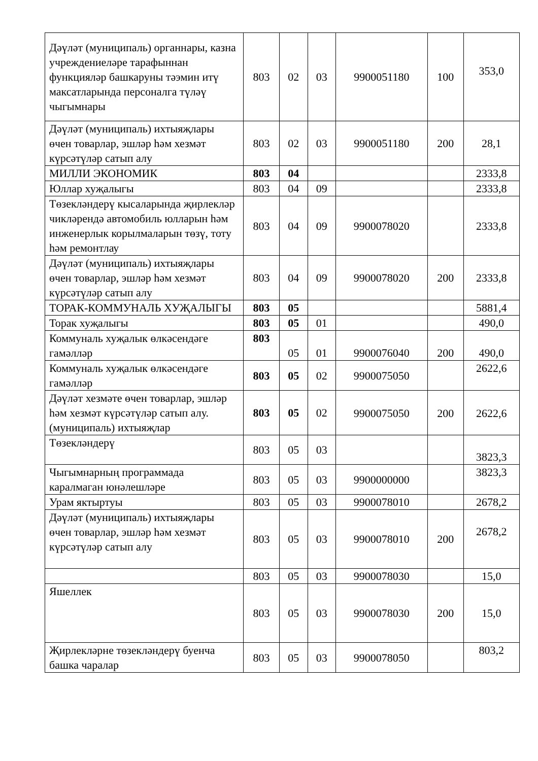| Дәүләт (муниципаль) органнары, казна учреждениеләре тарафыннан функцияләр башкаруны тәэмин итү максатларында персоналга түләү чыгымнары | 803 | 02 | 03 | 9900051180 | 100 | 353,0 |
| Дәүләт (муниципаль) ихтыяҗлары өчен товарлар, эшләр һәм хезмәт күрсәтүләр сатып алу | 803 | 02 | 03 | 9900051180 | 200 | 28,1 |
| МИЛЛИ ЭКОНОМИК | 803 | 04 | | | | 2333,8 |
| Юллар хуҗалыгы | 803 | 04 | 09 | | | 2333,8 |
| Төзекләндерү кысаларында җирлекләр чикләрендә автомобиль юлларын һәм инженерлык корылмаларын төзү, тоту һәм ремонтлау | 803 | 04 | 09 | 9900078020 | | 2333,8 |
| Дәүләт (муниципаль) ихтыяҗлары өчен товарлар, эшләр һәм хезмәт күрсәтүләр сатып алу | 803 | 04 | 09 | 9900078020 | 200 | 2333,8 |
| ТОРАК-КОММУНАЛЬ ХУҖАЛЫГЫ | 803 | 05 | | | | 5881,4 |
| Торак хуҗалыгы | 803 | 05 | 01 | | | 490,0 |
| Коммуналь хуҗалык өлкәсендәге гамәлләр | 803 | 05 | 01 | 9900076040 | 200 | 490,0 |
| Коммуналь хуҗалык өлкәсендәге гамәлләр | 803 | 05 | 02 | 9900075050 | | 2622,6 |
| Дәүләт хезмәте өчен товарлар, эшләр һәм хезмәт күрсәтүләр сатып алу. (муниципаль) ихтыяҗлар | 803 | 05 | 02 | 9900075050 | 200 | 2622,6 |
| Төзекләндерү | 803 | 05 | 03 | | | 3823,3 |
| Чыгымнарның программада каралмаган юнәлешләре | 803 | 05 | 03 | 9900000000 | | 3823,3 |
| Урам яктыртуы | 803 | 05 | 03 | 9900078010 | | 2678,2 |
| Дәүләт (муниципаль) ихтыяҗлары өчен товарлар, эшләр һәм хезмәт күрсәтүләр сатып алу | 803 | 05 | 03 | 9900078010 | 200 | 2678,2 |
| | 803 | 05 | 03 | 9900078030 | | 15,0 |
| Яшеллек | 803 | 05 | 03 | 9900078030 | 200 | 15,0 |
| Җирлекләрне төзекләндерү буенча башка чаралар | 803 | 05 | 03 | 9900078050 | | 803,2 |